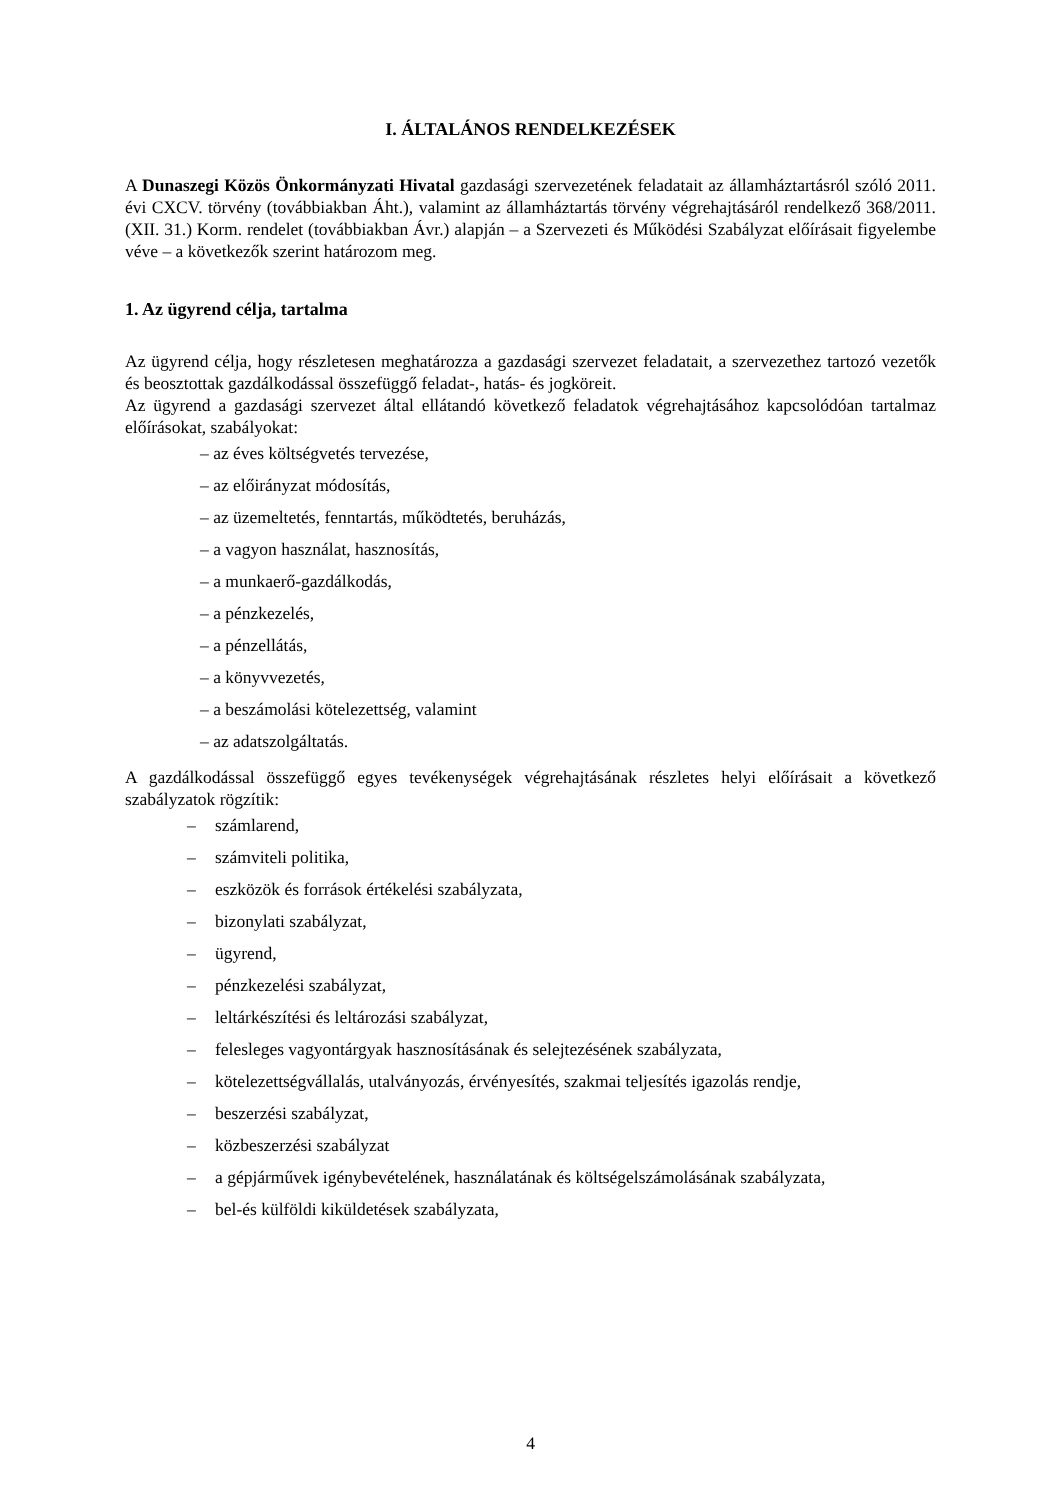I. ÁLTALÁNOS RENDELKEZÉSEK
A Dunaszegi Közös Önkormányzati Hivatal gazdasági szervezetének feladatait az államháztartásról szóló 2011. évi CXCV. törvény (továbbiakban Áht.), valamint az államháztartás törvény végrehajtásáról rendelkező 368/2011. (XII. 31.) Korm. rendelet (továbbiakban Ávr.) alapján – a Szervezeti és Működési Szabályzat előírásait figyelembe véve – a következők szerint határozom meg.
1. Az ügyrend célja, tartalma
Az ügyrend célja, hogy részletesen meghatározza a gazdasági szervezet feladatait, a szervezethez tartozó vezetők és beosztottak gazdálkodással összefüggő feladat-, hatás- és jogköreit.
Az ügyrend a gazdasági szervezet által ellátandó következő feladatok végrehajtásához kapcsolódóan tartalmaz előírásokat, szabályokat:
– az éves költségvetés tervezése,
– az előirányzat módosítás,
– az üzemeltetés, fenntartás, működtetés, beruházás,
– a vagyon használat, hasznosítás,
– a munkaerő-gazdálkodás,
– a pénzkezelés,
– a pénzellátás,
– a könyvvezetés,
– a beszámolási kötelezettség, valamint
– az adatszolgáltatás.
A gazdálkodással összefüggő egyes tevékenységek végrehajtásának részletes helyi előírásait a következő szabályzatok rögzítik:
– számlarend,
– számviteli politika,
– eszközök és források értékelési szabályzata,
– bizonylati szabályzat,
– ügyrend,
– pénzkezelési szabályzat,
– leltárkészítési és leltározási szabályzat,
– felesleges vagyontárgyak hasznosításának és selejtezésének szabályzata,
– kötelezettségvállalás, utalványozás, érvényesítés, szakmai teljesítés igazolás rendje,
– beszerzési szabályzat,
– közbeszerzési szabályzat
– a gépjárművek igénybevételének, használatának és költségelszámolásának szabályzata,
– bel-és külföldi kiküldetések szabályzata,
4